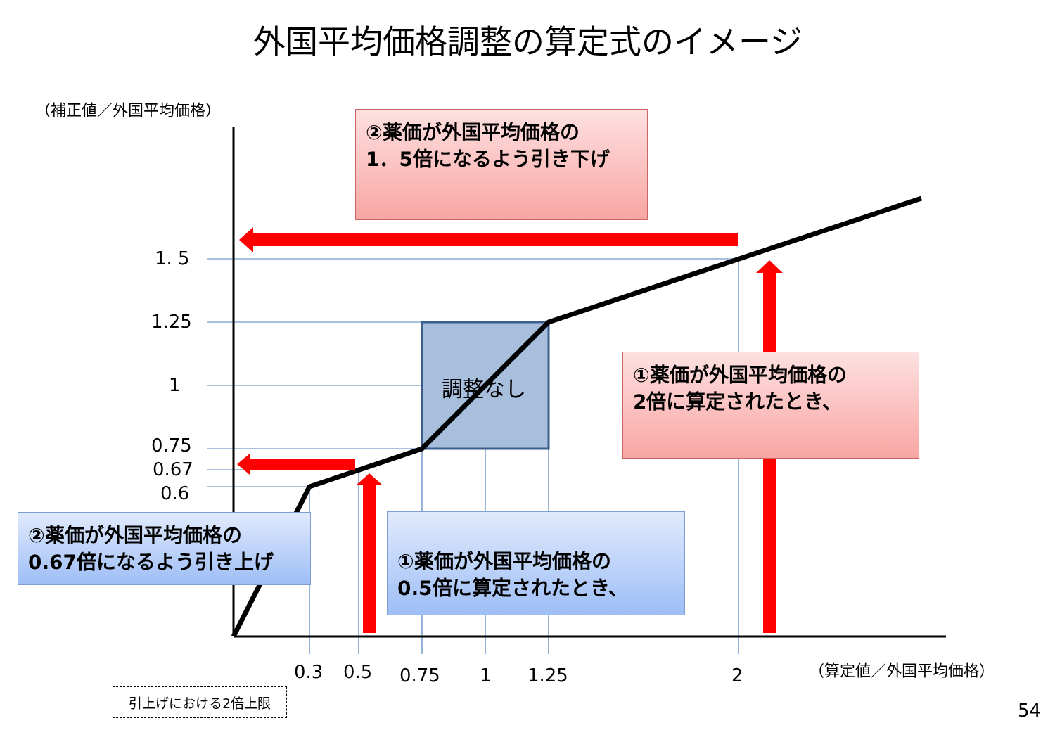外国平均価格調整の算定式のイメージ
（補正値／外国平均価格）
1. 5
1.25
1
0.75
0.67
0.6
調整なし
②薬価が外国平均価格の
1．5倍になるよう引き下げ
①薬価が外国平均価格の
2倍に算定されたとき、
②薬価が外国平均価格の
0.67倍になるよう引き上げ
①薬価が外国平均価格の
0.5倍に算定されたとき、
0.3 0.5 0.75 1 1.25 2 （算定値／外国平均価格）
引上げにおける2倍上限
54